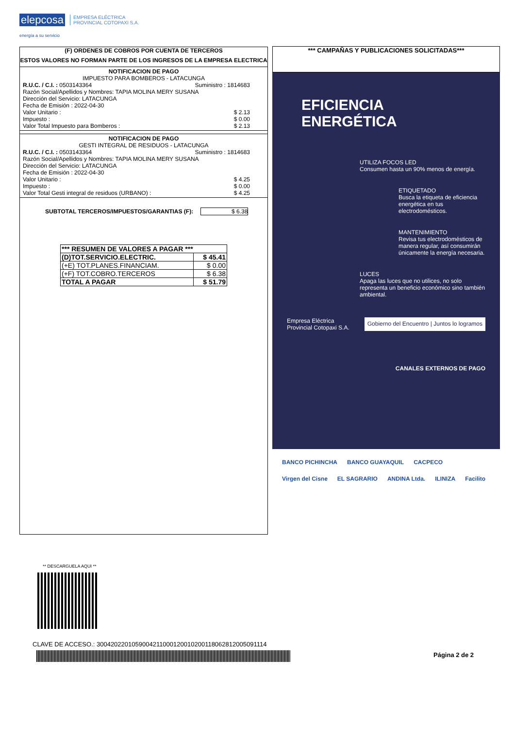elepcosa
EMPRESA ELÉCTRICA
PROVINCIAL COTOPAXI S.A.
energía a su servicio
(F) ORDENES DE COBROS POR CUENTA DE TERCEROS
ESTOS VALORES NO FORMAN PARTE DE LOS INGRESOS DE LA EMPRESA ELECTRICA
NOTIFICACION DE PAGO
IMPUESTO PARA BOMBEROS - LATACUNGA
R.U.C. / C.I. : 0503143364 Suministro : 1814683
Razón Social/Apellidos y Nombres: TAPIA MOLINA MERY SUSANA
Dirección del Servicio: LATACUNGA
Fecha de Emisión : 2022-04-30
Valor Unitario : $ 2.13
Impuesto : $ 0.00
Valor Total Impuesto para Bomberos : $ 2.13
NOTIFICACION DE PAGO
GESTI INTEGRAL DE RESIDUOS - LATACUNGA
R.U.C. / C.I. : 0503143364 Suministro : 1814683
Razón Social/Apellidos y Nombres: TAPIA MOLINA MERY SUSANA
Dirección del Servicio: LATACUNGA
Fecha de Emisión : 2022-04-30
Valor Unitario : $ 4.25
Impuesto : $ 0.00
Valor Total Gesti integral de residuos (URBANO) : $ 4.25
SUBTOTAL TERCEROS/IMPUESTOS/GARANTIAS (F): $ 6.38
| *** RESUMEN DE VALORES A PAGAR *** | |
| (D)TOT.SERVICIO.ELECTRIC. | $ 45.41 |
| (+E) TOT.PLANES.FINANCIAM. | $ 0.00 |
| (+F) TOT.COBRO.TERCEROS | $ 6.38 |
| TOTAL A PAGAR | $ 51.79 |
*** CAMPAÑAS Y PUBLICACIONES SOLICITADAS***
EFICIENCIA
ENERGÉTICA
UTILIZA FOCOS LED
Consumen hasta un 90% menos de energía.
ETIQUETADO
Busca la etiqueta de eficiencia energética en tus electrodomésticos.
MANTENIMIENTO
Revisa tus electrodomésticos de manera regular, así consumirán únicamente la energía necesaria.
LUCES
Apaga las luces que no utilices, no solo representa un beneficio económico sino también ambiental.
Empresa Eléctrica
Provincial Cotopaxi S.A. Gobierno del Encuentro | Juntos lo logramos
CANALES EXTERNOS DE PAGO
BANCO PICHINCHA BANCO GUAYAQUIL CACPECO Virgen del Cisne EL SAGRARIO ANDINA Ltda. ILINIZA Facilito
** DESCARGUELA AQUI **
CLAVE DE ACCESO.: 3004202201059004211000120010200118062812005091114
Página 2 de 2